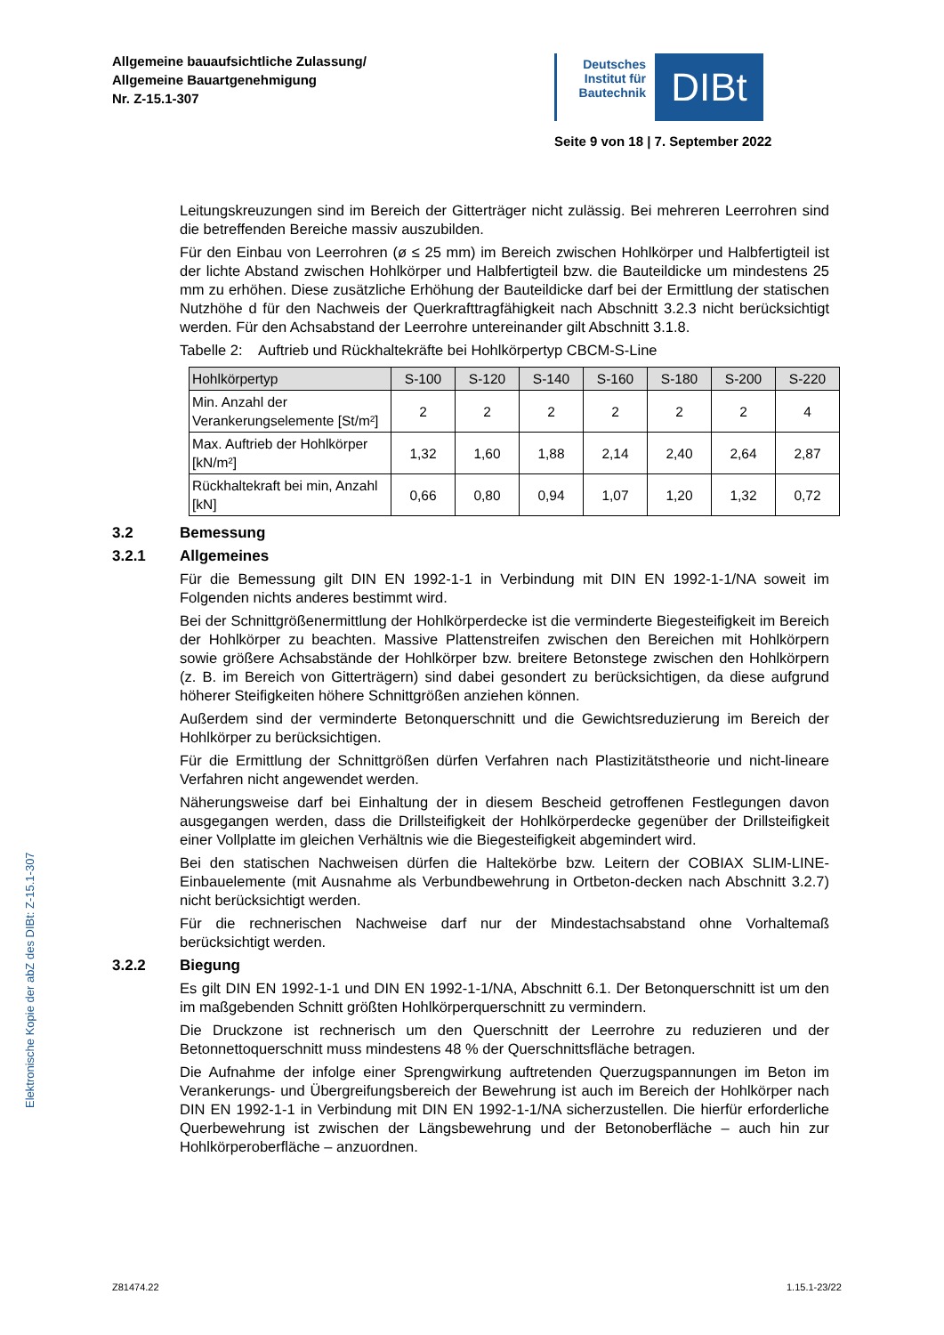Allgemeine bauaufsichtliche Zulassung/
Allgemeine Bauartgenehmigung
Nr. Z-15.1-307
Deutsches Institut für Bautechnik
DIBt
Seite 9 von 18 | 7. September 2022
Leitungskreuzungen sind im Bereich der Gitterträger nicht zulässig. Bei mehreren Leerrohren sind die betreffenden Bereiche massiv auszubilden.
Für den Einbau von Leerrohren (ø ≤ 25 mm) im Bereich zwischen Hohlkörper und Halbfertigteil ist der lichte Abstand zwischen Hohlkörper und Halbfertigteil bzw. die Bauteildicke um mindestens 25 mm zu erhöhen. Diese zusätzliche Erhöhung der Bauteildicke darf bei der Ermittlung der statischen Nutzhöhe d für den Nachweis der Querkrafttragfähigkeit nach Abschnitt 3.2.3 nicht berücksichtigt werden. Für den Achsabstand der Leerrohre untereinander gilt Abschnitt 3.1.8.
Tabelle 2: Auftrieb und Rückhaltekräfte bei Hohlkörpertyp CBCM-S-Line
| Hohlkörpertyp | S-100 | S-120 | S-140 | S-160 | S-180 | S-200 | S-220 |
| --- | --- | --- | --- | --- | --- | --- | --- |
| Min. Anzahl der Verankerungselemente [St/m²] | 2 | 2 | 2 | 2 | 2 | 2 | 4 |
| Max. Auftrieb der Hohlkörper [kN/m²] | 1,32 | 1,60 | 1,88 | 2,14 | 2,40 | 2,64 | 2,87 |
| Rückhaltekraft bei min, Anzahl [kN] | 0,66 | 0,80 | 0,94 | 1,07 | 1,20 | 1,32 | 0,72 |
3.2 Bemessung
3.2.1 Allgemeines
Für die Bemessung gilt DIN EN 1992-1-1 in Verbindung mit DIN EN 1992-1-1/NA soweit im Folgenden nichts anderes bestimmt wird.
Bei der Schnittgrößenermittlung der Hohlkörperdecke ist die verminderte Biegesteifigkeit im Bereich der Hohlkörper zu beachten. Massive Plattenstreifen zwischen den Bereichen mit Hohlkörpern sowie größere Achsabstände der Hohlkörper bzw. breitere Betonstege zwischen den Hohlkörpern (z. B. im Bereich von Gitterträgern) sind dabei gesondert zu berücksichtigen, da diese aufgrund höherer Steifigkeiten höhere Schnittgrößen anziehen können.
Außerdem sind der verminderte Betonquerschnitt und die Gewichtsreduzierung im Bereich der Hohlkörper zu berücksichtigen.
Für die Ermittlung der Schnittgrößen dürfen Verfahren nach Plastizitätstheorie und nicht-lineare Verfahren nicht angewendet werden.
Näherungsweise darf bei Einhaltung der in diesem Bescheid getroffenen Festlegungen davon ausgegangen werden, dass die Drillsteifigkeit der Hohlkörperdecke gegenüber der Drillsteifigkeit einer Vollplatte im gleichen Verhältnis wie die Biegesteifigkeit abgemindert wird.
Bei den statischen Nachweisen dürfen die Haltekörbe bzw. Leitern der COBIAX SLIM-LINE-Einbauelemente (mit Ausnahme als Verbundbewehrung in Ortbeton-decken nach Abschnitt 3.2.7) nicht berücksichtigt werden.
Für die rechnerischen Nachweise darf nur der Mindestachsabstand ohne Vorhaltemaß berücksichtigt werden.
3.2.2 Biegung
Es gilt DIN EN 1992-1-1 und DIN EN 1992-1-1/NA, Abschnitt 6.1. Der Betonquerschnitt ist um den im maßgebenden Schnitt größten Hohlkörperquerschnitt zu vermindern.
Die Druckzone ist rechnerisch um den Querschnitt der Leerrohre zu reduzieren und der Betonnettoquerschnitt muss mindestens 48 % der Querschnittsfläche betragen.
Die Aufnahme der infolge einer Sprengwirkung auftretenden Querzugspannungen im Beton im Verankerungs- und Übergreifungsbereich der Bewehrung ist auch im Bereich der Hohlkörper nach DIN EN 1992-1-1 in Verbindung mit DIN EN 1992-1-1/NA sicherzustellen. Die hierfür erforderliche Querbewehrung ist zwischen der Längsbewehrung und der Betonoberfläche – auch hin zur Hohlkörperoberfläche – anzuordnen.
Elektronische Kopie der abZ des DIBt: Z-15.1-307
Z81474.22 1.15.1-23/22